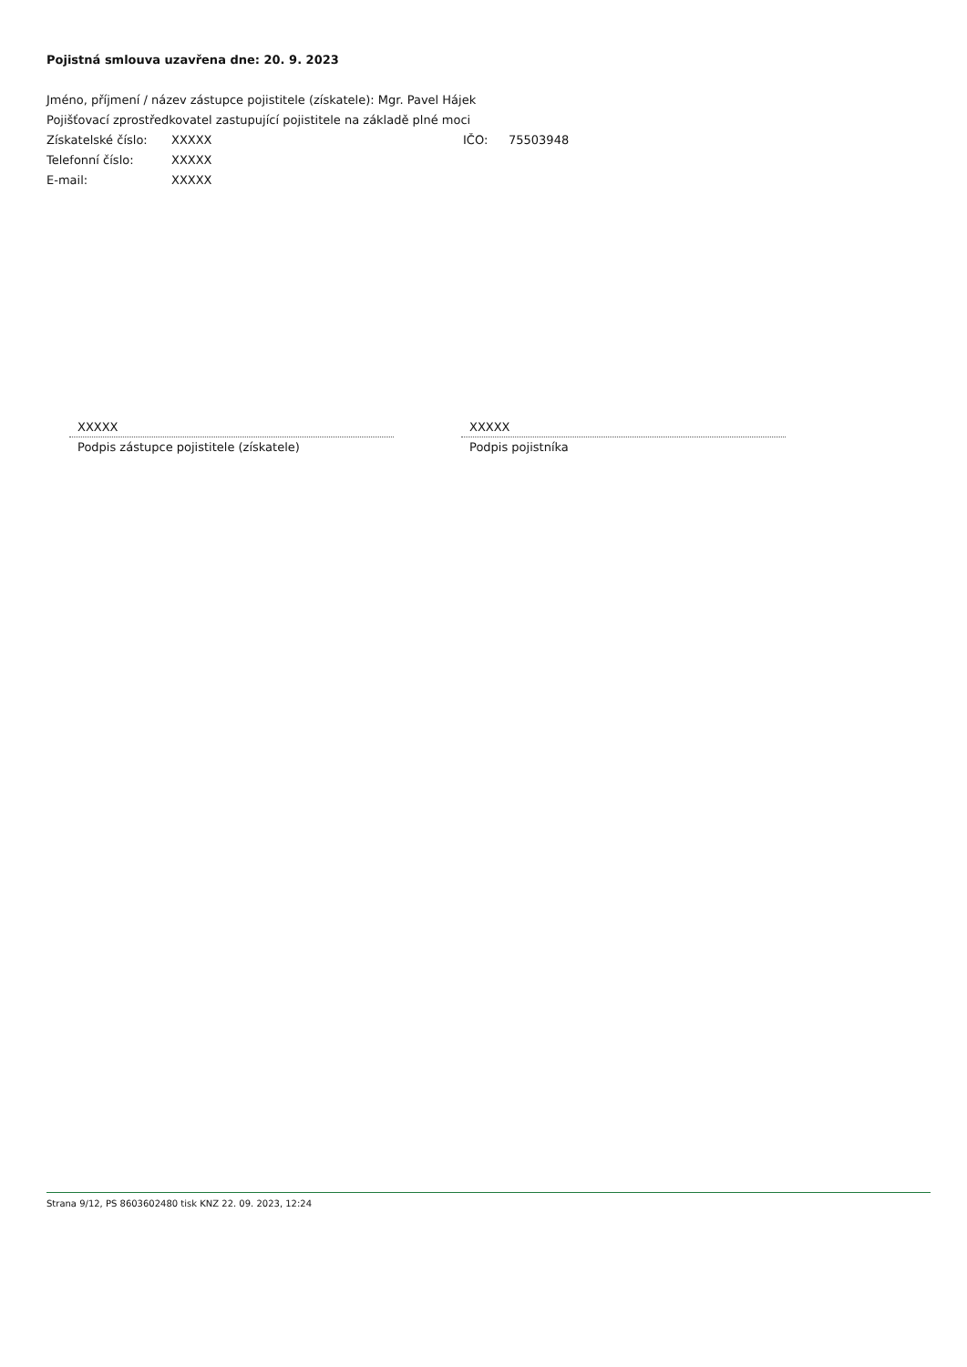Pojistná smlouva uzavřena dne: 20. 9. 2023
Jméno, příjmení / název zástupce pojistitele (získatele): Mgr. Pavel Hájek
Pojišťovací zprostředkovatel zastupující pojistitele na základě plné moci
Získatelské číslo: XXXXX IČO: 75503948
Telefonní číslo: XXXXX
E-mail: XXXXX
XXXXX
Podpis zástupce pojistitele (získatele)
XXXXX
Podpis pojistníka
Strana 9/12, PS 8603602480 tisk KNZ 22. 09. 2023, 12:24